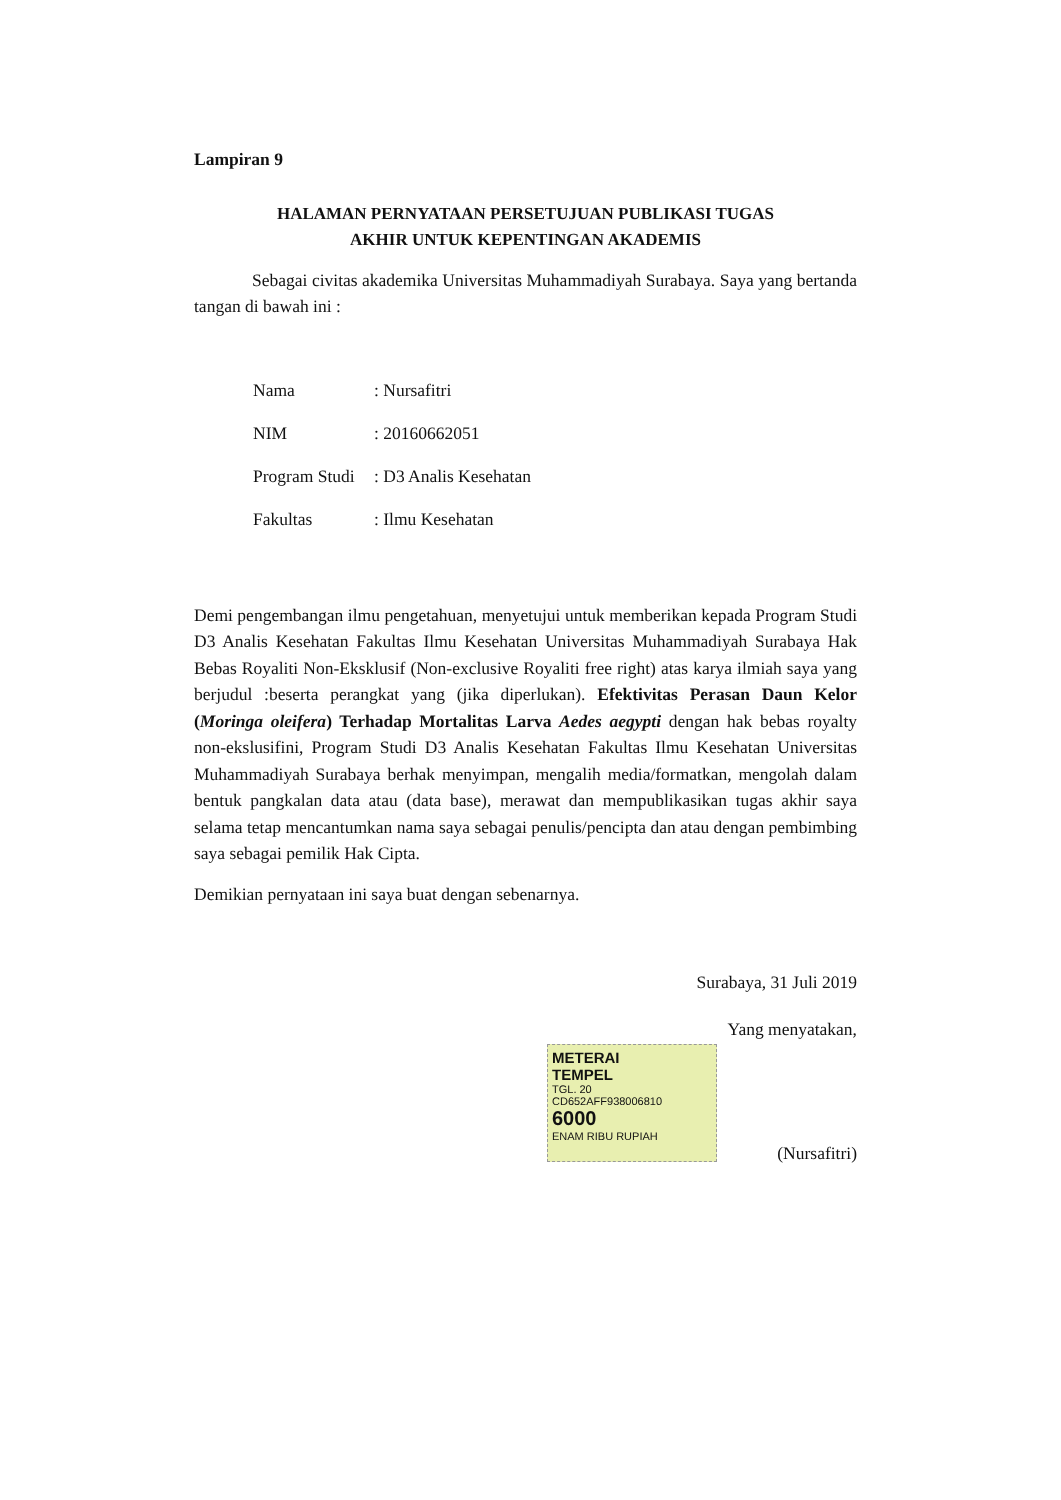Lampiran 9
HALAMAN PERNYATAAN PERSETUJUAN PUBLIKASI TUGAS
AKHIR UNTUK KEPENTINGAN AKADEMIS
Sebagai civitas akademika Universitas Muhammadiyah Surabaya. Saya yang bertanda tangan di bawah ini :
Nama: Nursafitri
NIM: 20160662051
Program Studi: D3 Analis Kesehatan
Fakultas: Ilmu Kesehatan
Demi pengembangan ilmu pengetahuan, menyetujui untuk memberikan kepada Program Studi D3 Analis Kesehatan Fakultas Ilmu Kesehatan Universitas Muhammadiyah Surabaya Hak Bebas Royaliti Non-Eksklusif (Non-exclusive Royaliti free right) atas karya ilmiah saya yang berjudul :beserta perangkat yang (jika diperlukan). Efektivitas Perasan Daun Kelor (Moringa oleifera) Terhadap Mortalitas Larva Aedes aegypti dengan hak bebas royalty non-ekslusifini, Program Studi D3 Analis Kesehatan Fakultas Ilmu Kesehatan Universitas Muhammadiyah Surabaya berhak menyimpan, mengalih media/formatkan, mengolah dalam bentuk pangkalan data atau (data base), merawat dan mempublikasikan tugas akhir saya selama tetap mencantumkan nama saya sebagai penulis/pencipta dan atau dengan pembimbing saya sebagai pemilik Hak Cipta.
Demikian pernyataan ini saya buat dengan sebenarnya.
Surabaya, 31 Juli 2019
Yang menyatakan,
METERAI
TEMPEL
TGL. 20
CD652AFF938006810
6000
ENAM RIBU RUPIAH
(Nursafitri)